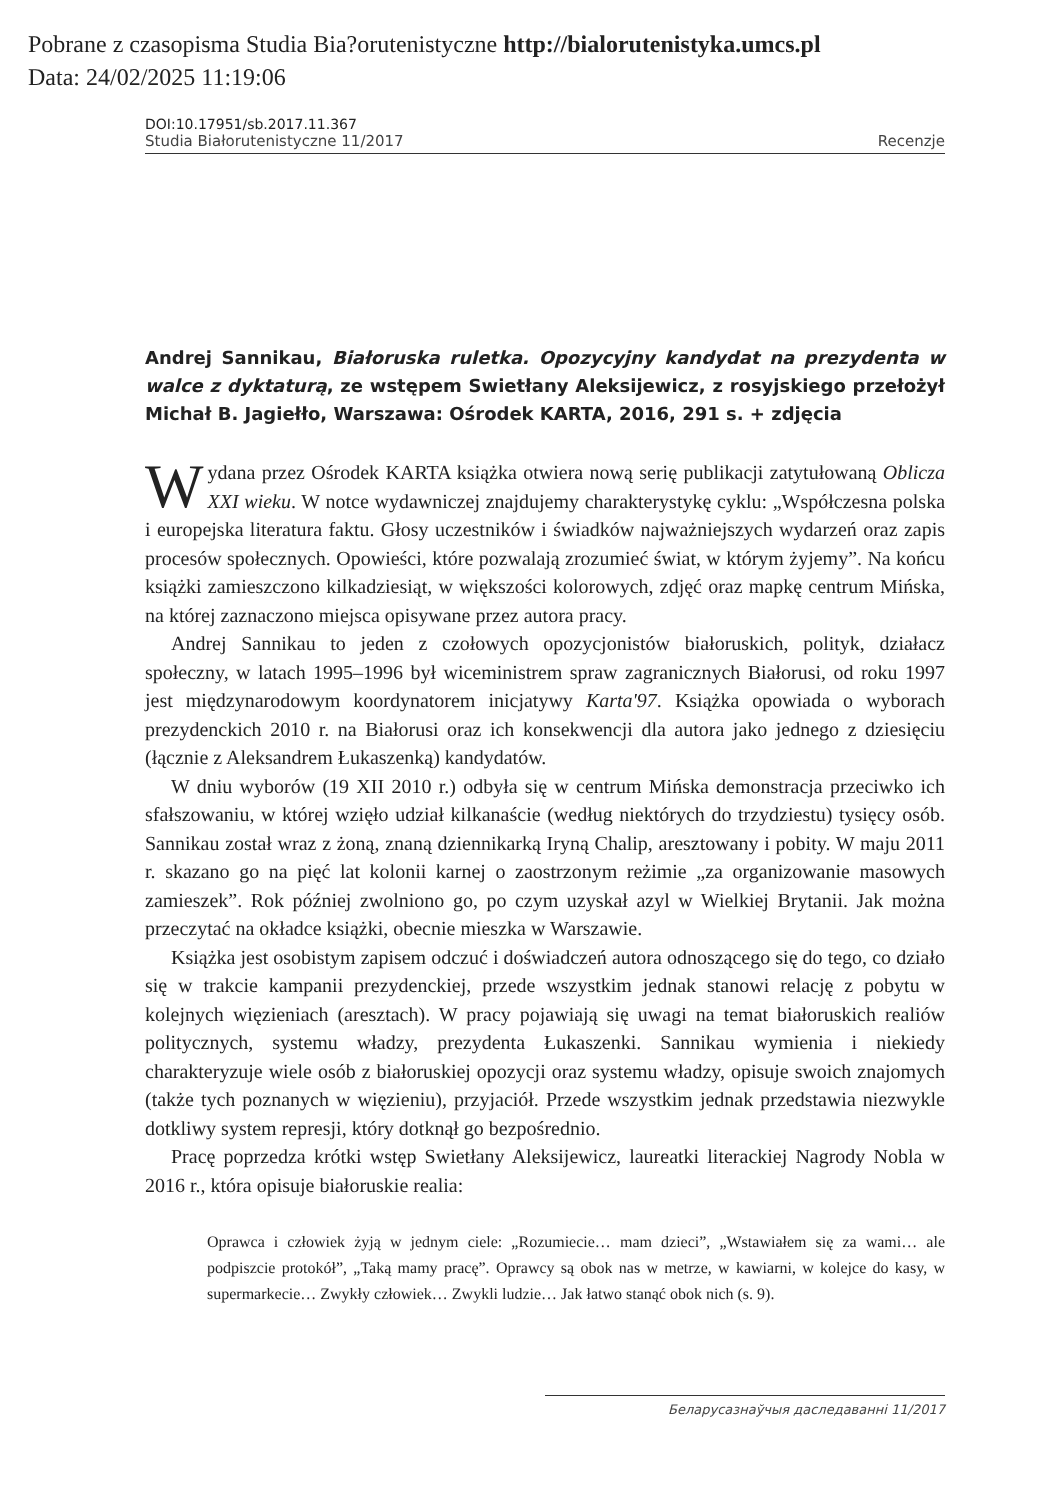Pobrane z czasopisma Studia Bia?orutenistyczne http://bialorutenistyka.umcs.pl
Data: 24/02/2025 11:19:06
DOI:10.17951/sb.2017.11.367
Studia Białorutenistyczne 11/2017 Recenzje
Andrej Sannikau, Białoruska ruletka. Opozycyjny kandydat na prezydenta w walce z dyktaturą, ze wstępem Swietłany Aleksijewicz, z rosyjskiego przełożył Michał B. Jagiełło, Warszawa: Ośrodek KARTA, 2016, 291 s. + zdjęcia
Wydana przez Ośrodek KARTA książka otwiera nową serię publikacji zatytułowaną Oblicza XXI wieku. W notce wydawniczej znajdujemy charakterystykę cyklu: „Współczesna polska i europejska literatura faktu. Głosy uczestników i świadków najważniejszych wydarzeń oraz zapis procesów społecznych. Opowieści, które pozwalają zrozumieć świat, w którym żyjemy”. Na końcu książki zamieszczono kilkadziesiąt, w większości kolorowych, zdjęć oraz mapkę centrum Mińska, na której zaznaczono miejsca opisywane przez autora pracy.
Andrej Sannikau to jeden z czołowych opozycjonistów białoruskich, polityk, działacz społeczny, w latach 1995–1996 był wiceministrem spraw zagranicznych Białorusi, od roku 1997 jest międzynarodowym koordynatorem inicjatywy Karta'97. Książka opowiada o wyborach prezydenckich 2010 r. na Białorusi oraz ich konsekwencji dla autora jako jednego z dziesięciu (łącznie z Aleksandrem Łukaszenką) kandydatów.
W dniu wyborów (19 XII 2010 r.) odbyła się w centrum Mińska demonstracja przeciwko ich sfałszowaniu, w której wzięło udział kilkanaście (według niektórych do trzydziestu) tysięcy osób. Sannikau został wraz z żoną, znaną dziennikarką Iryną Chalip, aresztowany i pobity. W maju 2011 r. skazano go na pięć lat kolonii karnej o zaostrzonym reżimie „za organizowanie masowych zamieszek”. Rok później zwolniono go, po czym uzyskał azyl w Wielkiej Brytanii. Jak można przeczytać na okładce książki, obecnie mieszka w Warszawie.
Książka jest osobistym zapisem odczuć i doświadczeń autora odnoszącego się do tego, co działo się w trakcie kampanii prezydenckiej, przede wszystkim jednak stanowi relację z pobytu w kolejnych więzieniach (aresztach). W pracy pojawiają się uwagi na temat białoruskich realiów politycznych, systemu władzy, prezydenta Łukaszenki. Sannikau wymienia i niekiedy charakteryzuje wiele osób z białoruskiej opozycji oraz systemu władzy, opisuje swoich znajomych (także tych poznanych w więzieniu), przyjaciół. Przede wszystkim jednak przedstawia niezwykle dotkliwy system represji, który dotknął go bezpośrednio.
Pracę poprzedza krótki wstęp Swietłany Aleksijewicz, laureatki literackiej Nagrody Nobla w 2016 r., która opisuje białoruskie realia:
Oprawca i człowiek żyją w jednym ciele: „Rozumiecie… mam dzieci”, „Wstawiałem się za wami… ale podpiszcie protokół”, „Taką mamy pracę”. Oprawcy są obok nas w metrze, w kawiarni, w kolejce do kasy, w supermarkecie… Zwykły człowiek… Zwykli ludzie… Jak łatwo stanąć obok nich (s. 9).
Беларусазнаўчыя даследаванні 11/2017